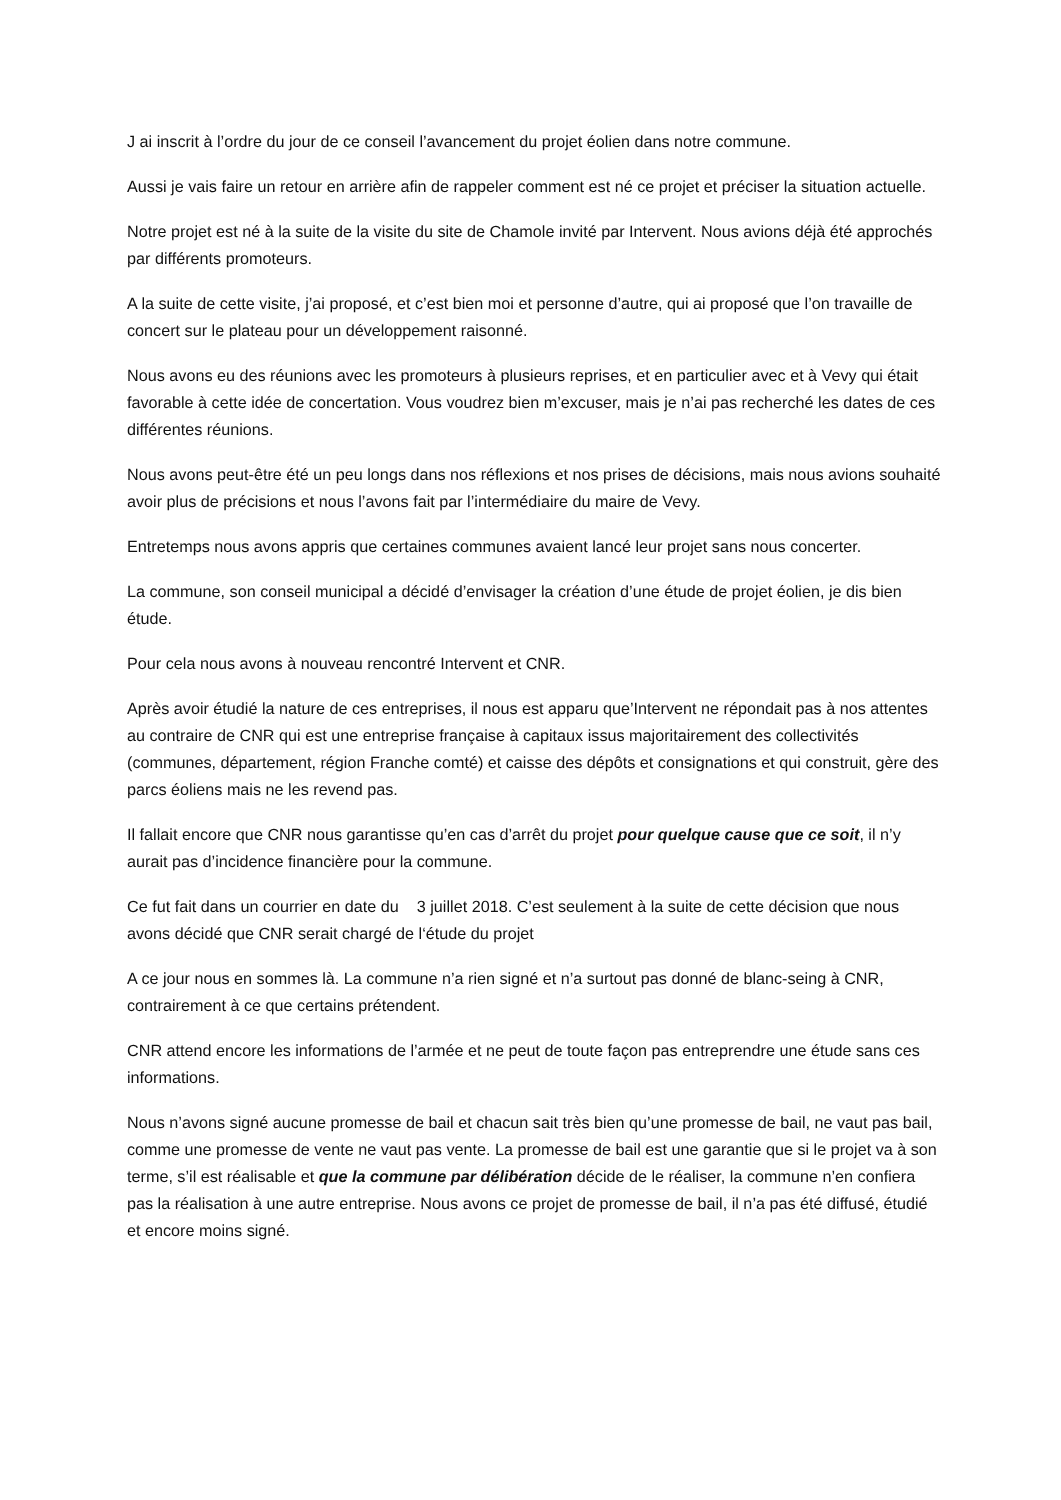J ai inscrit à l’ordre du jour de ce conseil l’avancement du projet éolien dans notre commune.
Aussi je vais faire un retour en arrière afin de rappeler comment est né ce projet et préciser la situation actuelle.
Notre projet est né à la suite de la visite du site de Chamole invité par Intervent. Nous avions déjà été approchés par différents promoteurs.
A la suite de cette visite, j’ai proposé, et c’est bien moi et personne d’autre, qui ai proposé que l’on travaille de concert sur le plateau pour un développement raisonné.
Nous avons eu des réunions avec les promoteurs à plusieurs reprises, et en particulier avec et à Vevy qui était favorable à cette idée de concertation. Vous voudrez bien m’excuser, mais je n’ai pas recherché les dates de ces différentes réunions.
Nous avons peut-être été un peu longs dans nos réflexions et nos prises de décisions, mais nous avions souhaité avoir plus de précisions et nous l’avons fait par l’intermédiaire du maire de Vevy.
Entretemps nous avons appris que certaines communes avaient lancé leur projet sans nous concerter.
La commune, son conseil municipal a décidé d’envisager la création d’une étude de projet éolien, je dis bien étude.
Pour cela nous avons à nouveau rencontré Intervent et CNR.
Après avoir étudié la nature de ces entreprises, il nous est apparu que’Intervent ne répondait pas à nos attentes au contraire de CNR qui est une entreprise française à capitaux issus majoritairement des collectivités (communes, département, région Franche comté) et caisse des dépôts et consignations et qui construit, gère des parcs éoliens mais ne les revend pas.
Il fallait encore que CNR nous garantisse qu’en cas d’arrêt du projet pour quelque cause que ce soit, il n’y aurait pas d’incidence financière pour la commune.
Ce fut fait dans un courrier en date du 3 juillet 2018. C’est seulement à la suite de cette décision que nous avons décidé que CNR serait chargé de l‘étude du projet
A ce jour nous en sommes là. La commune n’a rien signé et n’a surtout pas donné de blanc-seing à CNR, contrairement à ce que certains prétendent.
CNR attend encore les informations de l’armée et ne peut de toute façon pas entreprendre une étude sans ces informations.
Nous n’avons signé aucune promesse de bail et chacun sait très bien qu’une promesse de bail, ne vaut pas bail, comme une promesse de vente ne vaut pas vente. La promesse de bail est une garantie que si le projet va à son terme, s’il est réalisable et que la commune par délibération décide de le réaliser, la commune n’en confiera pas la réalisation à une autre entreprise. Nous avons ce projet de promesse de bail, il n’a pas été diffusé, étudié et encore moins signé.